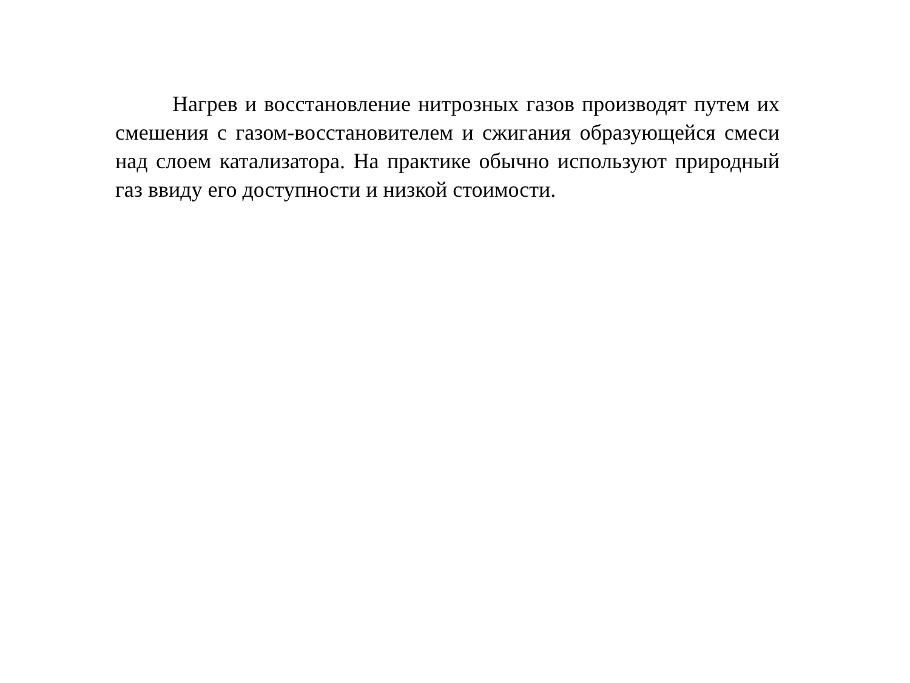Нагрев и восстановление нитрозных газов производят путем их смешения с газом-восстановителем и сжигания образующейся смеси над слоем катализатора. На практике обычно используют природный газ ввиду его доступности и низкой стоимости.